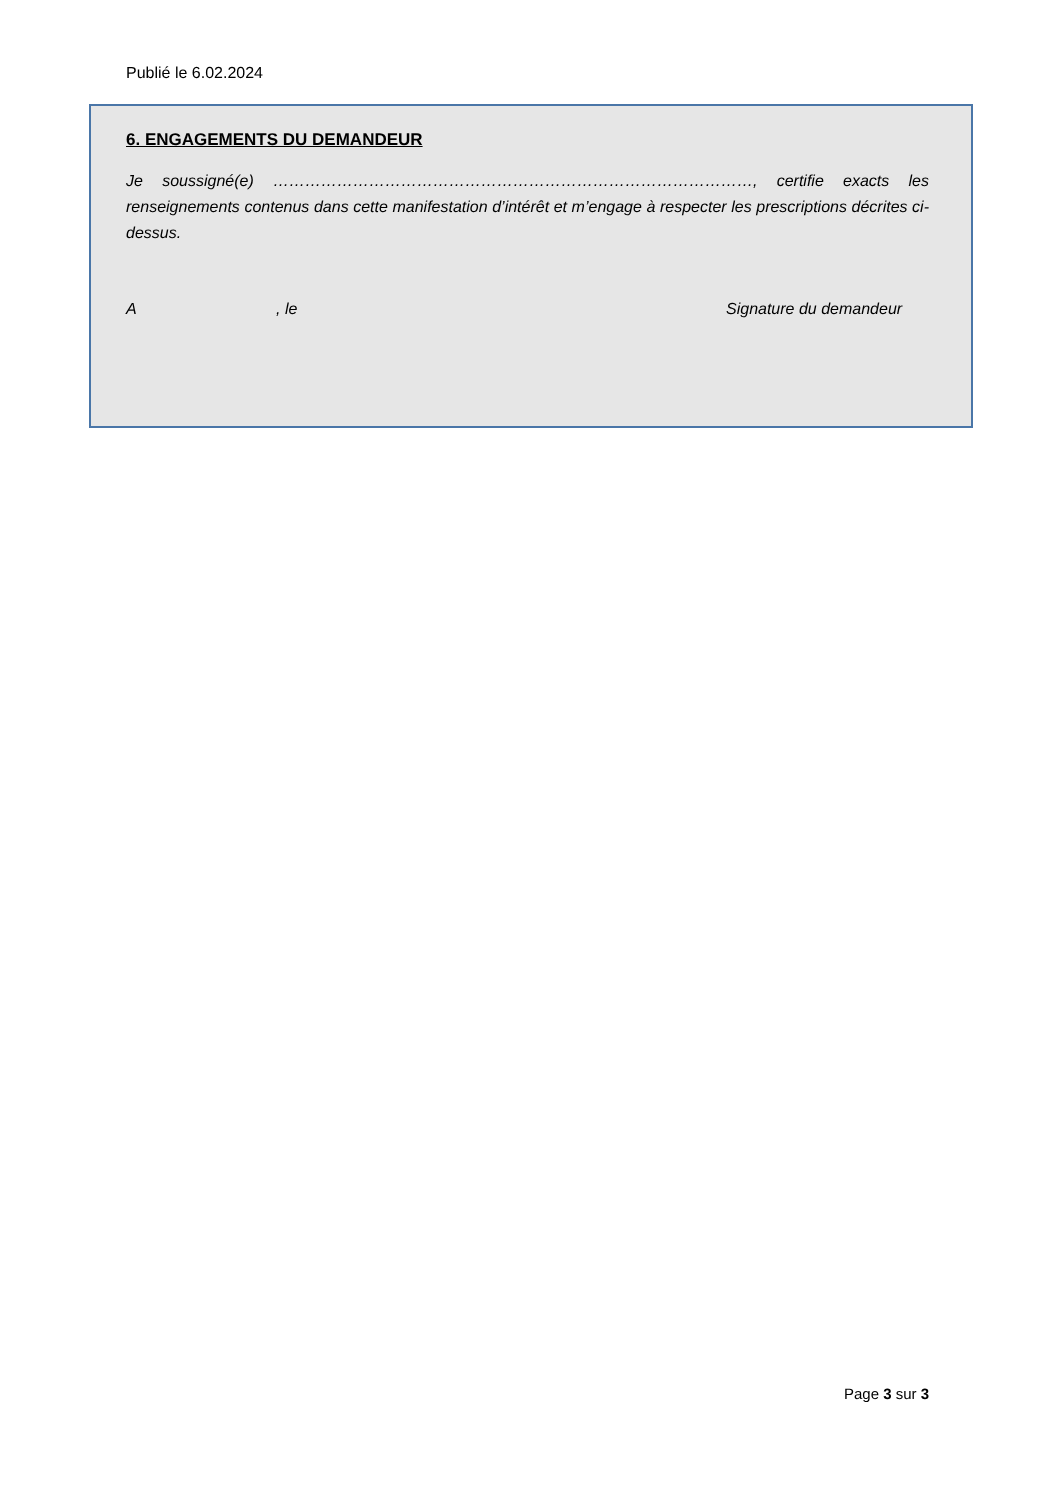Publié le 6.02.2024
6. ENGAGEMENTS DU DEMANDEUR
Je soussigné(e) ………………………………………………………………………………, certifie exacts les renseignements contenus dans cette manifestation d’intérêt et m’engage à respecter les prescriptions décrites ci-dessus.
A, le Signature du demandeur
Page 3 sur 3